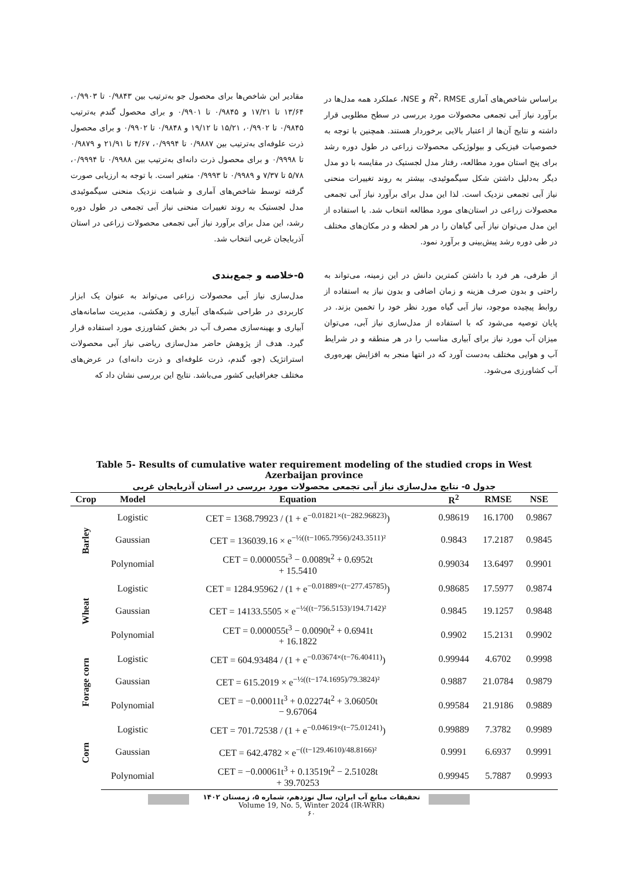مقادیر این شاخص‌ها برای محصول جو به‌ترتیب بین ۰/۹۸۴۳ تا ۰/۹۹۰۳، ۱۳/۶۴ تا ۱۷/۲۱ و ۰/۹۸۴۵ تا ۰/۹۹۰۱ و برای محصول گندم به‌ترتیب ۰/۹۸۴۵ تا ۰/۹۹۰۲، ۱۵/۲۱ تا ۱۹/۱۲ و ۰/۹۸۴۸ تا ۰/۹۹۰۲ و برای محصول ذرت علوفه‌ای به‌ترتیب بین ۰/۹۸۸۷ تا ۰/۹۹۹۴، ۴/۶۷ تا ۲۱/۹۱ و ۰/۹۸۷۹ تا ۰/۹۹۹۸ و برای محصول ذرت دانه‌ای به‌ترتیب بین ۰/۹۹۸۸ تا ۰/۹۹۹۴، ۵/۷۸ تا ۷/۳۷ و ۰/۹۹۸۹ تا ۰/۹۹۹۳ متغیر است. با توجه به ارزیابی صورت گرفته توسط شاخص‌های آماری و شباهت نزدیک منحنی سیگموئیدی مدل لجستیک به روند تغییرات منحنی نیاز آبی تجمعی در طول دوره رشد، این مدل برای برآورد نیاز آبی تجمعی محصولات زراعی در استان آذربایجان غربی انتخاب شد.
۵-خلاصه و جمع‌بندی
مدل‌سازی نیاز آبی محصولات زراعی می‌تواند به عنوان یک ابزار کاربردی در طراحی شبکه‌های آبیاری و زهکشی، مدیریت سامانه‌های آبیاری و بهینه‌سازی مصرف آب در بخش کشاورزی مورد استفاده قرار گیرد. هدف از پژوهش حاضر مدل‌سازی ریاضی نیاز آبی محصولات استراتژیک (جو، گندم، ذرت علوفه‌ای و ذرت دانه‌ای) در عرض‌های مختلف جغرافیایی کشور می‌باشد. نتایج این بررسی نشان داد که
براساس شاخص‌های آماری R<sup>2</sup>، RMSE و NSE، عملکرد همه مدل‌ها در برآورد نیاز آبی تجمعی محصولات مورد بررسی در سطح مطلوبی قرار داشته و نتایج آن‌ها از اعتبار بالایی برخوردار هستند. همچنین با توجه به خصوصیات فیزیکی و بیولوژیکی محصولات زراعی در طول دوره رشد برای پنج استان مورد مطالعه، رفتار مدل لجستیک در مقایسه با دو مدل دیگر به‌دلیل داشتن شکل سیگموئیدی، بیشتر به روند تغییرات منحنی نیاز آبی تجمعی نزدیک است. لذا این مدل برای برآورد نیاز آبی تجمعی محصولات زراعی در استان‌های مورد مطالعه انتخاب شد. با استفاده از این مدل می‌توان نیاز آبی گیاهان را در هر لحظه و در مکان‌های مختلف در طی دوره رشد پیش‌بینی و برآورد نمود.
از طرفی، هر فرد با داشتن کمترین دانش در این زمینه، می‌تواند به راحتی و بدون صرف هزینه و زمان اضافی و بدون نیاز به استفاده از روابط پیچیده موجود، نیاز آبی گیاه مورد نظر خود را تخمین بزند. در پایان توصیه می‌شود که با استفاده از مدل‌سازی نیاز آبی، می‌توان میزان آب مورد نیاز برای آبیاری مناسب را در هر منطقه و در شرایط آب و هوایی مختلف به‌دست آورد که در انتها منجر به افزایش بهره‌وری آب کشاورزی می‌شود.
Table 5- Results of cumulative water requirement modeling of the studied crops in West Azerbaijan province
جدول ۵- نتایج مدل‌سازی نیاز آبی تجمعی محصولات مورد بررسی در استان آذربایجان غربی
| Crop | Model | Equation | R<sup>2</sup> | RMSE | NSE |
| --- | --- | --- | --- | --- | --- |
| Barley | Logistic | CET = 1368.79923 / (1 + e<sup>−0.01821×(t−282.96823)</sup>) | 0.98619 | 16.1700 | 0.9867 |
| | Gaussian | CET = 136039.16 × e<sup>−½((t−1065.7956)/243.3511)²</sup> | 0.9843 | 17.2187 | 0.9845 |
| | Polynomial | CET = 0.000055t<sup>3</sup> − 0.0089t<sup>2</sup> + 0.6952t + 15.5410 | 0.99034 | 13.6497 | 0.9901 |
| Wheat | Logistic | CET = 1284.95962 / (1 + e<sup>−0.01889×(t−277.45785)</sup>) | 0.98685 | 17.5977 | 0.9874 |
| | Gaussian | CET = 14133.5505 × e<sup>−½((t−756.5153)/194.7142)²</sup> | 0.9845 | 19.1257 | 0.9848 |
| | Polynomial | CET = 0.000055t<sup>3</sup> − 0.0090t<sup>2</sup> + 0.6941t + 16.1822 | 0.9902 | 15.2131 | 0.9902 |
| Forage corn | Logistic | CET = 604.93484 / (1 + e<sup>−0.03674×(t−76.40411)</sup>) | 0.99944 | 4.6702 | 0.9998 |
| | Gaussian | CET = 615.2019 × e<sup>−½((t−174.1695)/79.3824)²</sup> | 0.9887 | 21.0784 | 0.9879 |
| | Polynomial | CET = −0.00011t<sup>3</sup> + 0.02274t<sup>2</sup> + 3.06050t − 9.67064 | 0.99584 | 21.9186 | 0.9889 |
| Corn | Logistic | CET = 701.72538 / (1 + e<sup>−0.04619×(t−75.01241)</sup>) | 0.99889 | 7.3782 | 0.9989 |
| | Gaussian | CET = 642.4782 × e<sup>−((t−129.4610)/48.8166)²</sup> | 0.9991 | 6.6937 | 0.9991 |
| | Polynomial | CET = −0.00061t<sup>3</sup> + 0.13519t<sup>2</sup> − 2.51028t + 39.70253 | 0.99945 | 5.7887 | 0.9993 |
تحقیقات منابع آب ایران، سال نوزدهم، شماره ۵، زمستان ۱۴۰۲
Volume 19, No. 5, Winter 2024 (IR-WRR)
۶۰